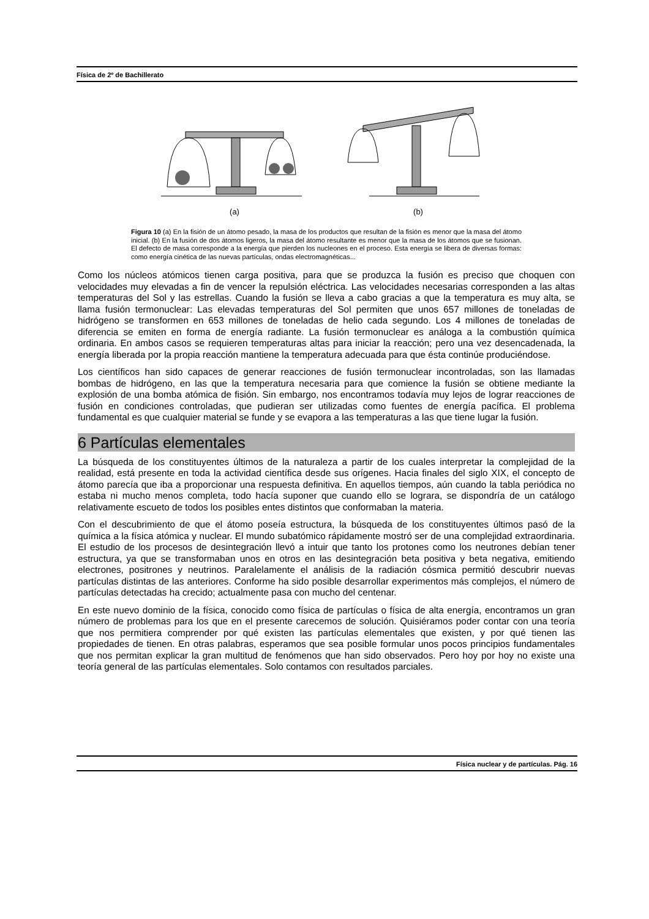Física de 2º de Bachillerato
(a)
(b)
Figura 10 (a) En la fisión de un átomo pesado, la masa de los productos que resultan de la fisión es menor que la masa del átomo inicial. (b) En la fusión de dos átomos ligeros, la masa del átomo resultante es menor que la masa de los átomos que se fusionan. El defecto de masa corresponde a la energía que pierden los nucleones en el proceso. Esta energía se libera de diversas formas: como energía cinética de las nuevas partículas, ondas electromagnéticas...
Como los núcleos atómicos tienen carga positiva, para que se produzca la fusión es preciso que choquen con velocidades muy elevadas a fin de vencer la repulsión eléctrica. Las velocidades necesarias corresponden a las altas temperaturas del Sol y las estrellas. Cuando la fusión se lleva a cabo gracias a que la temperatura es muy alta, se llama fusión termonuclear: Las elevadas temperaturas del Sol permiten que unos 657 millones de toneladas de hidrógeno se transformen en 653 millones de toneladas de helio cada segundo. Los 4 millones de toneladas de diferencia se emiten en forma de energía radiante. La fusión termonuclear es análoga a la combustión química ordinaria. En ambos casos se requieren temperaturas altas para iniciar la reacción; pero una vez desencadenada, la energía liberada por la propia reacción mantiene la temperatura adecuada para que ésta continúe produciéndose.
Los científicos han sido capaces de generar reacciones de fusión termonuclear incontroladas, son las llamadas bombas de hidrógeno, en las que la temperatura necesaria para que comience la fusión se obtiene mediante la explosión de una bomba atómica de fisión. Sin embargo, nos encontramos todavía muy lejos de lograr reacciones de fusión en condiciones controladas, que pudieran ser utilizadas como fuentes de energía pacífica. El problema fundamental es que cualquier material se funde y se evapora a las temperaturas a las que tiene lugar la fusión.
6 Partículas elementales
La búsqueda de los constituyentes últimos de la naturaleza a partir de los cuales interpretar la complejidad de la realidad, está presente en toda la actividad científica desde sus orígenes. Hacia finales del siglo XIX, el concepto de átomo parecía que iba a proporcionar una respuesta definitiva. En aquellos tiempos, aún cuando la tabla periódica no estaba ni mucho menos completa, todo hacía suponer que cuando ello se lograra, se dispondría de un catálogo relativamente escueto de todos los posibles entes distintos que conformaban la materia.
Con el descubrimiento de que el átomo poseía estructura, la búsqueda de los constituyentes últimos pasó de la química a la física atómica y nuclear. El mundo subatómico rápidamente mostró ser de una complejidad extraordinaria. El estudio de los procesos de desintegración llevó a intuir que tanto los protones como los neutrones debían tener estructura, ya que se transformaban unos en otros en las desintegración beta positiva y beta negativa, emitiendo electrones, positrones y neutrinos. Paralelamente el análisis de la radiación cósmica permitió descubrir nuevas partículas distintas de las anteriores. Conforme ha sido posible desarrollar experimentos más complejos, el número de partículas detectadas ha crecido; actualmente pasa con mucho del centenar.
En este nuevo dominio de la física, conocido como física de partículas o física de alta energía, encontramos un gran número de problemas para los que en el presente carecemos de solución. Quisiéramos poder contar con una teoría que nos permitiera comprender por qué existen las partículas elementales que existen, y por qué tienen las propiedades de tienen. En otras palabras, esperamos que sea posible formular unos pocos principios fundamentales que nos permitan explicar la gran multitud de fenómenos que han sido observados. Pero hoy por hoy no existe una teoría general de las partículas elementales. Solo contamos con resultados parciales.
Física nuclear y de partículas. Pág. 16